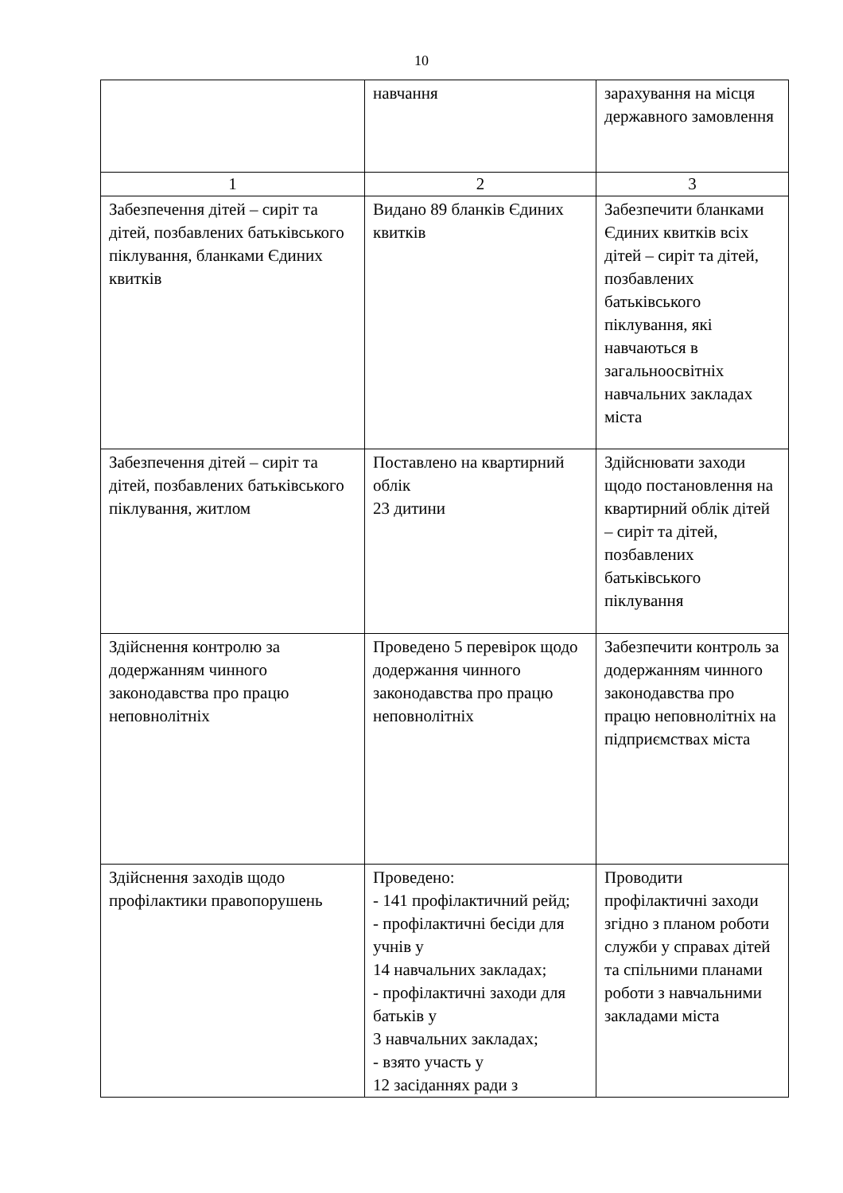10
| | навчання | зарахування на місця державного замовлення |
| 1 | 2 | 3 |
| Забезпечення дітей – сиріт та дітей, позбавлених батьківського піклування, бланками Єдиних квитків | Видано 89 бланків Єдиних квитків | Забезпечити бланками Єдиних квитків всіх дітей – сиріт та дітей, позбавлених батьківського піклування, які навчаються в загальноосвітніх навчальних закладах міста |
| Забезпечення дітей – сиріт та дітей, позбавлених батьківського піклування, житлом | Поставлено на квартирний облік 23 дитини | Здійснювати заходи щодо постановлення на квартирний облік дітей – сиріт та дітей, позбавлених батьківського піклування |
| Здійснення контролю за додержанням чинного законодавства про працю неповнолітніх | Проведено 5 перевірок щодо додержання чинного законодавства про працю неповнолітніх | Забезпечити контроль за додержанням чинного законодавства про працю неповнолітніх на підприємствах міста |
| Здійснення заходів щодо профілактики правопорушень | Проведено: - 141 профілактичний рейд; - профілактичні бесіди для учнів у 14 навчальних закладах; - профілактичні заходи для батьків у 3 навчальних закладах; - взято участь у 12 засіданнях ради з | Проводити профілактичні заходи згідно з планом роботи служби у справах дітей та спільними планами роботи з навчальними закладами міста |